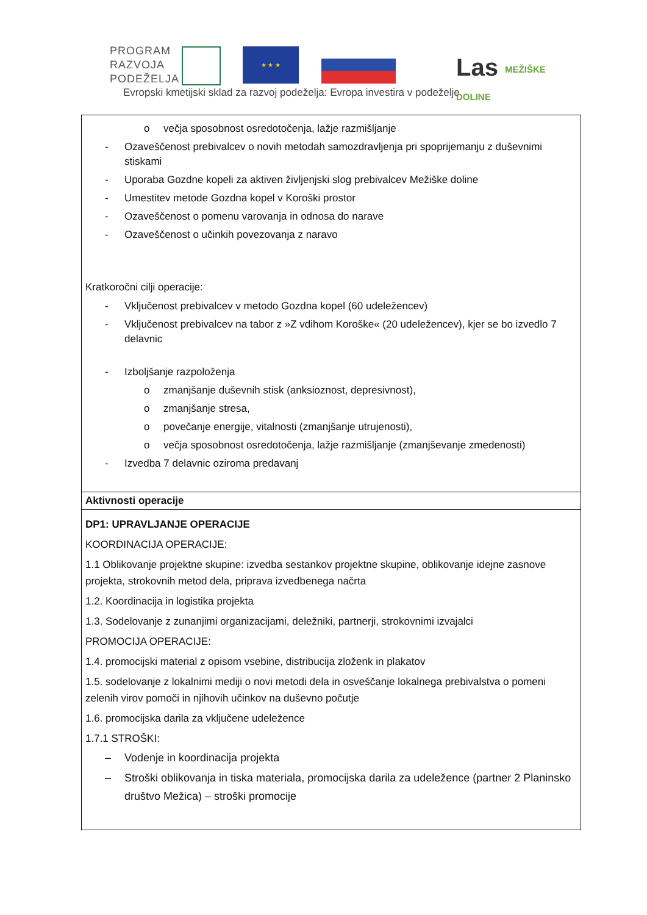PROGRAM
RAZVOJA
PODEŽELJA
★ ★ ★
Evropski kmetijski sklad za razvoj podeželja: Evropa investira v podeželje
Las MEŽIŠKE
DOLINE
| o večja sposobnost osredotočenja, lažje razmišljanje - Ozaveščenost prebivalcev o novih metodah samozdravljenja pri spoprijemanju z duševnimi stiskami - Uporaba Gozdne kopeli za aktiven življenjski slog prebivalcev Mežiške doline - Umestitev metode Gozdna kopel v Koroški prostor - Ozaveščenost o pomenu varovanja in odnosa do narave - Ozaveščenost o učinkih povezovanja z naravo Kratkoročni cilji operacije: - Vključenost prebivalcev v metodo Gozdna kopel (60 udeležencev) - Vključenost prebivalcev na tabor z »Z vdihom Koroške« (20 udeležencev), kjer se bo izvedlo 7 delavnic - Izboljšanje razpoloženja o zmanjšanje duševnih stisk (anksioznost, depresivnost), o zmanjšanje stresa, o povečanje energije, vitalnosti (zmanjšanje utrujenosti), o večja sposobnost osredotočenja, lažje razmišljanje (zmanjševanje zmedenosti) - Izvedba 7 delavnic oziroma predavanj |
| Aktivnosti operacije |
| DP1: UPRAVLJANJE OPERACIJE KOORDINACIJA OPERACIJE: 1.1 Oblikovanje projektne skupine: izvedba sestankov projektne skupine, oblikovanje idejne zasnove projekta, strokovnih metod dela, priprava izvedbenega načrta 1.2. Koordinacija in logistika projekta 1.3. Sodelovanje z zunanjimi organizacijami, deležniki, partnerji, strokovnimi izvajalci PROMOCIJA OPERACIJE: 1.4. promocijski material z opisom vsebine, distribucija zloženk in plakatov 1.5. sodelovanje z lokalnimi mediji o novi metodi dela in osveščanje lokalnega prebivalstva o pomeni zelenih virov pomoči in njihovih učinkov na duševno počutje 1.6. promocijska darila za vključene udeležence 1.7.1 STROŠKI: – Vodenje in koordinacija projekta – Stroški oblikovanja in tiska materiala, promocijska darila za udeležence (partner 2 Planinsko društvo Mežica) – stroški promocije |